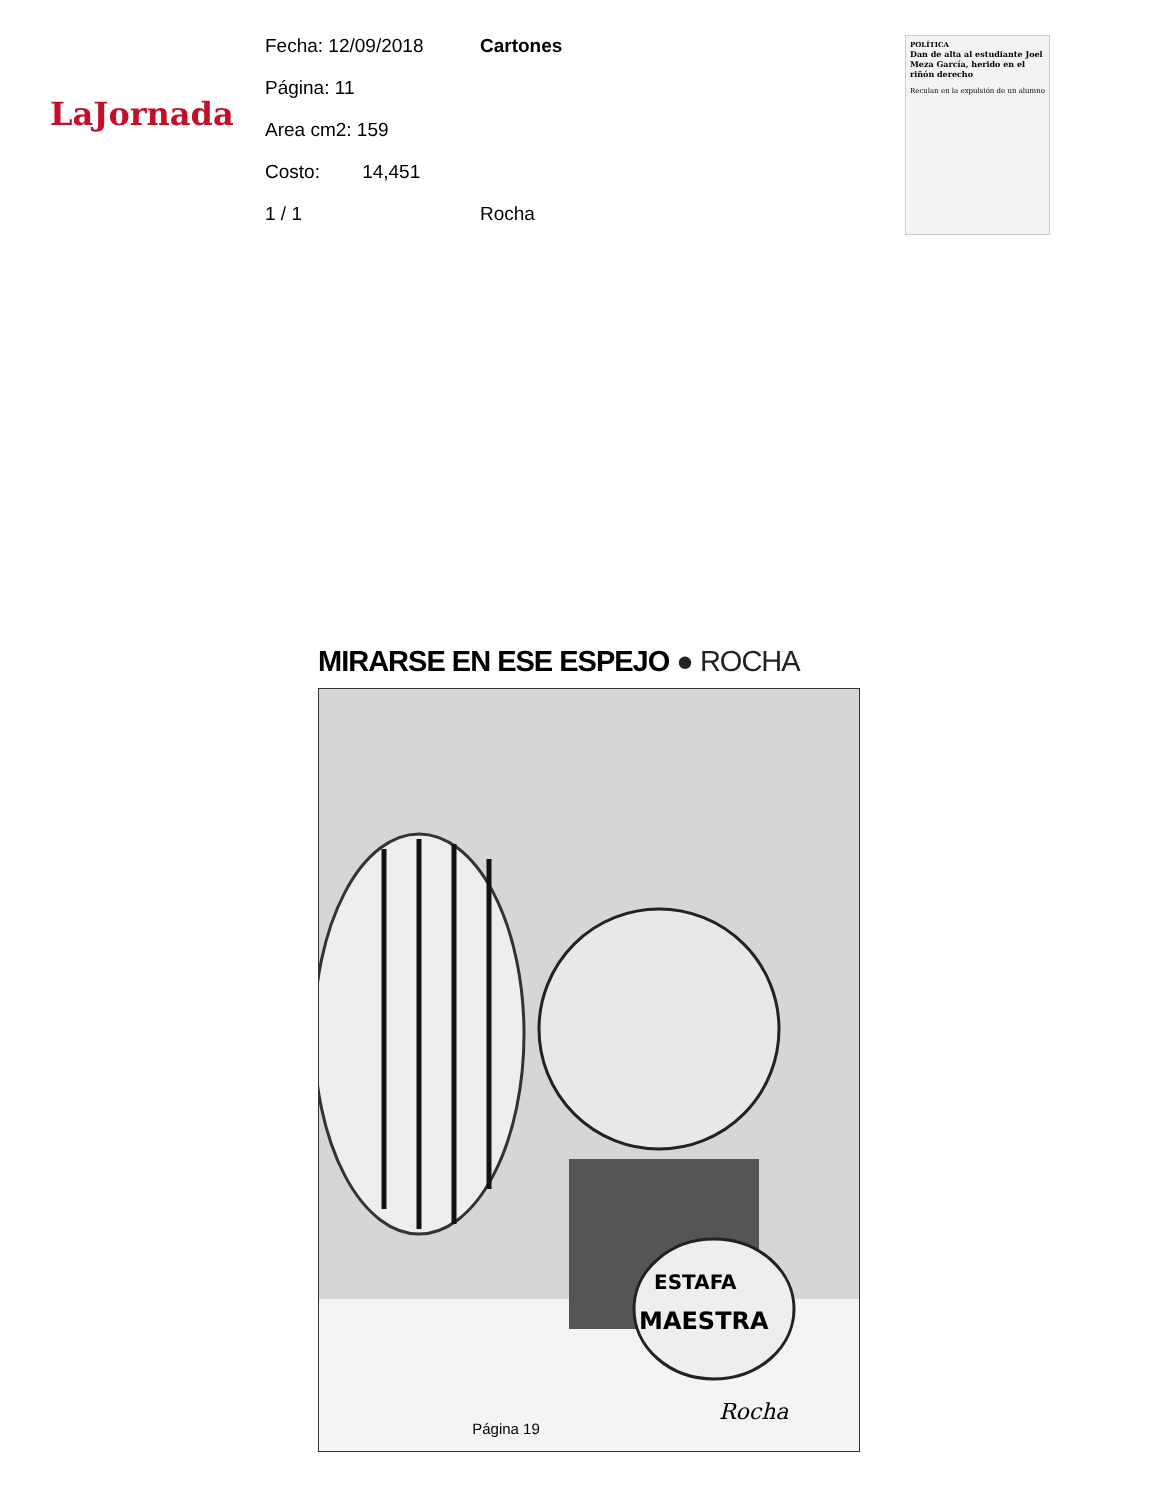LaJornada
Fecha: 12/09/2018 Cartones
Página: 11
Area cm2: 159
Costo: 14,451
1 / 1 Rocha
POLÍTICA
Dan de alta al estudiante Joel Meza García, herido en el riñón derecho
Reculan en la expulsión de un alumno
MIRARSE EN ESE ESPEJO ● ROCHA
ESTAFA
MAESTRA
Rocha
Página 19